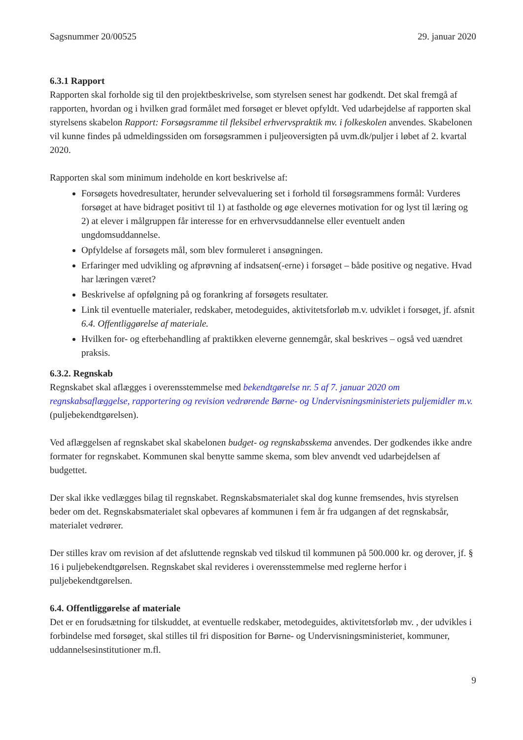Sagsnummer 20/00525 29. januar 2020
6.3.1 Rapport
Rapporten skal forholde sig til den projektbeskrivelse, som styrelsen senest har godkendt. Det skal fremgå af rapporten, hvordan og i hvilken grad formålet med forsøget er blevet opfyldt. Ved udarbejdelse af rapporten skal styrelsens skabelon Rapport: Forsøgsramme til fleksibel erhvervspraktik mv. i folkeskolen anvendes. Skabelonen vil kunne findes på udmeldingssiden om forsøgsrammen i puljeoversigten på uvm.dk/puljer i løbet af 2. kvartal 2020.
Rapporten skal som minimum indeholde en kort beskrivelse af:
Forsøgets hovedresultater, herunder selvevaluering set i forhold til forsøgsrammens formål: Vurderes forsøget at have bidraget positivt til 1) at fastholde og øge elevernes motivation for og lyst til læring og 2) at elever i målgruppen får interesse for en erhvervsuddannelse eller eventuelt anden ungdomsuddannelse.
Opfyldelse af forsøgets mål, som blev formuleret i ansøgningen.
Erfaringer med udvikling og afprøvning af indsatsen(-erne) i forsøget – både positive og negative. Hvad har læringen været?
Beskrivelse af opfølgning på og forankring af forsøgets resultater.
Link til eventuelle materialer, redskaber, metodeguides, aktivitetsforløb m.v. udviklet i forsøget, jf. afsnit 6.4. Offentliggørelse af materiale.
Hvilken for- og efterbehandling af praktikken eleverne gennemgår, skal beskrives – også ved uændret praksis.
6.3.2. Regnskab
Regnskabet skal aflægges i overensstemmelse med bekendtgørelse nr. 5 af 7. januar 2020 om regnskabsaflæggelse, rapportering og revision vedrørende Børne- og Undervisningsministeriets puljemidler m.v. (puljebekendtgørelsen).
Ved aflæggelsen af regnskabet skal skabelonen budget- og regnskabsskema anvendes. Der godkendes ikke andre formater for regnskabet. Kommunen skal benytte samme skema, som blev anvendt ved udarbejdelsen af budgettet.
Der skal ikke vedlægges bilag til regnskabet. Regnskabsmaterialet skal dog kunne fremsendes, hvis styrelsen beder om det. Regnskabsmaterialet skal opbevares af kommunen i fem år fra udgangen af det regnskabsår, materialet vedrører.
Der stilles krav om revision af det afsluttende regnskab ved tilskud til kommunen på 500.000 kr. og derover, jf. § 16 i puljebekendtgørelsen. Regnskabet skal revideres i overensstemmelse med reglerne herfor i puljebekendtgørelsen.
6.4. Offentliggørelse af materiale
Det er en forudsætning for tilskuddet, at eventuelle redskaber, metodeguides, aktivitetsforløb mv. , der udvikles i forbindelse med forsøget, skal stilles til fri disposition for Børne- og Undervisningsministeriet, kommuner, uddannelsesinstitutioner m.fl.
9